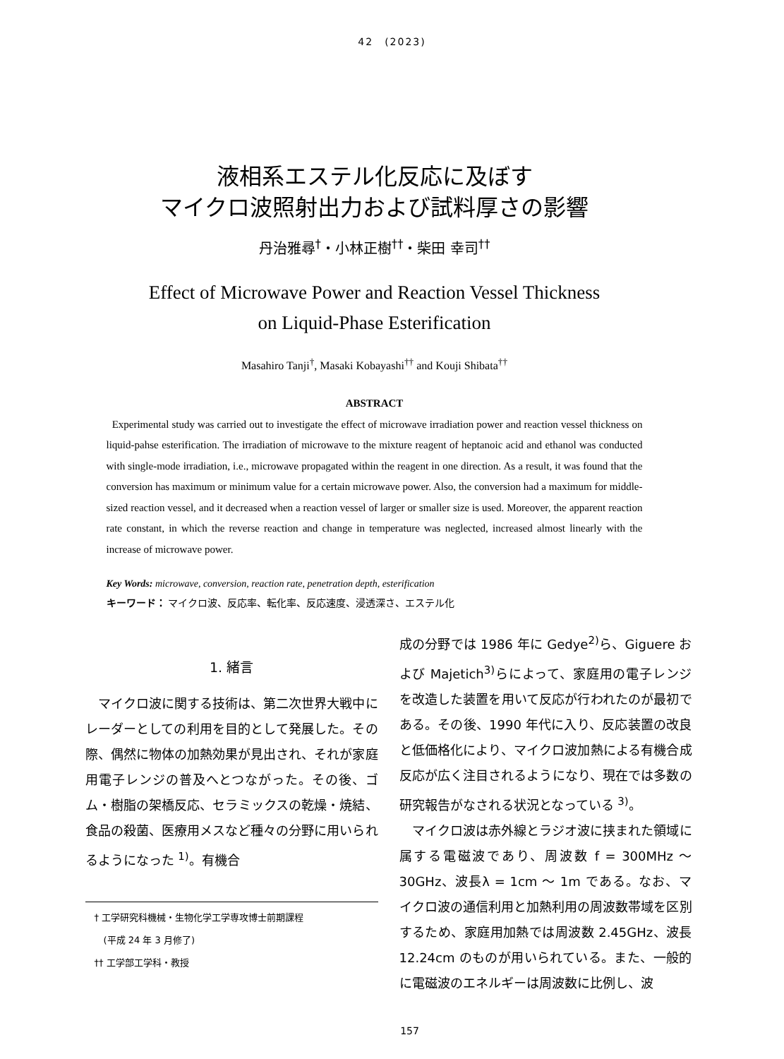42　(2023)
液相系エステル化反応に及ぼす
マイクロ波照射出力および試料厚さの影響
丹治雅尋<sup>†</sup>・小林正樹<sup>††</sup>・柴田 幸司<sup>††</sup>
Effect of Microwave Power and Reaction Vessel Thickness
on Liquid-Phase Esterification
Masahiro Tanji<sup>†</sup>, Masaki Kobayashi<sup>††</sup> and Kouji Shibata<sup>††</sup>
ABSTRACT
Experimental study was carried out to investigate the effect of microwave irradiation power and reaction vessel thickness on liquid-pahse esterification. The irradiation of microwave to the mixture reagent of heptanoic acid and ethanol was conducted with single-mode irradiation, i.e., microwave propagated within the reagent in one direction. As a result, it was found that the conversion has maximum or minimum value for a certain microwave power. Also, the conversion had a maximum for middle-sized reaction vessel, and it decreased when a reaction vessel of larger or smaller size is used. Moreover, the apparent reaction rate constant, in which the reverse reaction and change in temperature was neglected, increased almost linearly with the increase of microwave power.
Key Words: microwave, conversion, reaction rate, penetration depth, esterification
キーワード： マイクロ波、反応率、転化率、反応速度、浸透深さ、エステル化
1. 緒言
　マイクロ波に関する技術は、第二次世界大戦中にレーダーとしての利用を目的として発展した。その際、偶然に物体の加熱効果が見出され、それが家庭用電子レンジの普及へとつながった。その後、ゴム・樹脂の架橋反応、セラミックスの乾燥・焼結、食品の殺菌、医療用メスなど種々の分野に用いられるようになった <sup>1)</sup>。有機合
　† 工学研究科機械・生物化学工学専攻博士前期課程
　　(平成 24 年 3 月修了)
　†† 工学部工学科・教授
成の分野では 1986 年に Gedye<sup>2)</sup>ら、Giguere および Majetich<sup>3)</sup>らによって、家庭用の電子レンジを改造した装置を用いて反応が行われたのが最初である。その後、1990 年代に入り、反応装置の改良と低価格化により、マイクロ波加熱による有機合成反応が広く注目されるようになり、現在では多数の研究報告がなされる状況となっている <sup>3)</sup>。
　マイクロ波は赤外線とラジオ波に挟まれた領域に属する電磁波であり、周波数 f = 300MHz ～ 30GHz、波長λ = 1cm ～ 1m である。なお、マイクロ波の通信利用と加熱利用の周波数帯域を区別するため、家庭用加熱では周波数 2.45GHz、波長 12.24cm のものが用いられている。また、一般的に電磁波のエネルギーは周波数に比例し、波
157